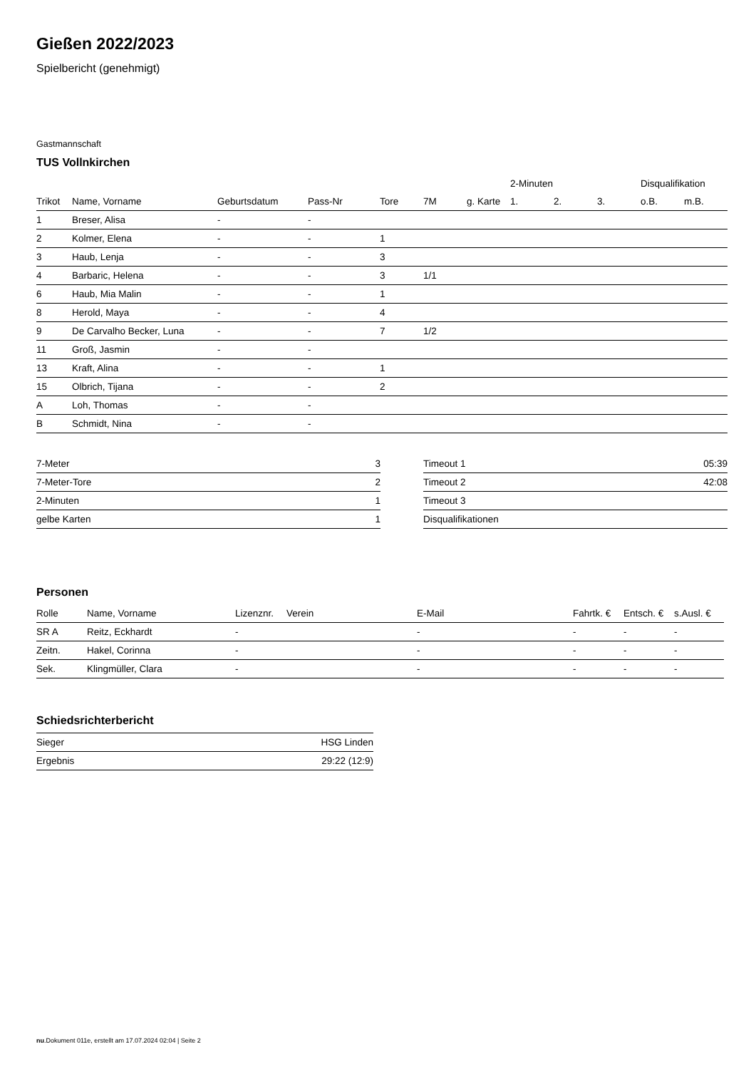Gießen 2022/2023
Spielbericht (genehmigt)
Gastmannschaft
TUS Vollnkirchen
| | | | | | | | 2-Minuten | | | Disqualifikation | |
| --- | --- | --- | --- | --- | --- | --- | --- | --- | --- | --- | --- |
| Trikot | Name, Vorname | Geburtsdatum | Pass-Nr | Tore | 7M | g. Karte | 1. | 2. | 3. | o.B. | m.B. |
| 1 | Breser, Alisa | - | - | | | | | | | | |
| 2 | Kolmer, Elena | - | - | 1 | | | | | | | |
| 3 | Haub, Lenja | - | - | 3 | | | | | | | |
| 4 | Barbaric, Helena | - | - | 3 | 1/1 | | | | | | |
| 6 | Haub, Mia Malin | - | - | 1 | | | | | | | |
| 8 | Herold, Maya | - | - | 4 | | | | | | | |
| 9 | De Carvalho Becker, Luna | - | - | 7 | 1/2 | | | | | | |
| 11 | Groß, Jasmin | - | - | | | | | | | | |
| 13 | Kraft, Alina | - | - | 1 | | | | | | | |
| 15 | Olbrich, Tijana | - | - | 2 | | | | | | | |
| A | Loh, Thomas | - | - | | | | | | | | |
| B | Schmidt, Nina | - | - | | | | | | | | |
| 7-Meter | 3 |
| 7-Meter-Tore | 2 |
| 2-Minuten | 1 |
| gelbe Karten | 1 |
| Timeout 1 | 05:39 |
| Timeout 2 | 42:08 |
| Timeout 3 | |
| Disqualifikationen | |
Personen
| Rolle | Name, Vorname | Lizenznr. | Verein | E-Mail | Fahrtk. € | Entsch. € | s.Ausl. € |
| --- | --- | --- | --- | --- | --- | --- | --- |
| SR A | Reitz, Eckhardt | - | | - | - | - | - |
| Zeitn. | Hakel, Corinna | - | | - | - | - | - |
| Sek. | Klingmüller, Clara | - | | - | - | - | - |
Schiedsrichterbericht
| Sieger | HSG Linden |
| Ergebnis | 29:22 (12:9) |
nu.Dokument 011e, erstellt am 17.07.2024 02:04 | Seite 2